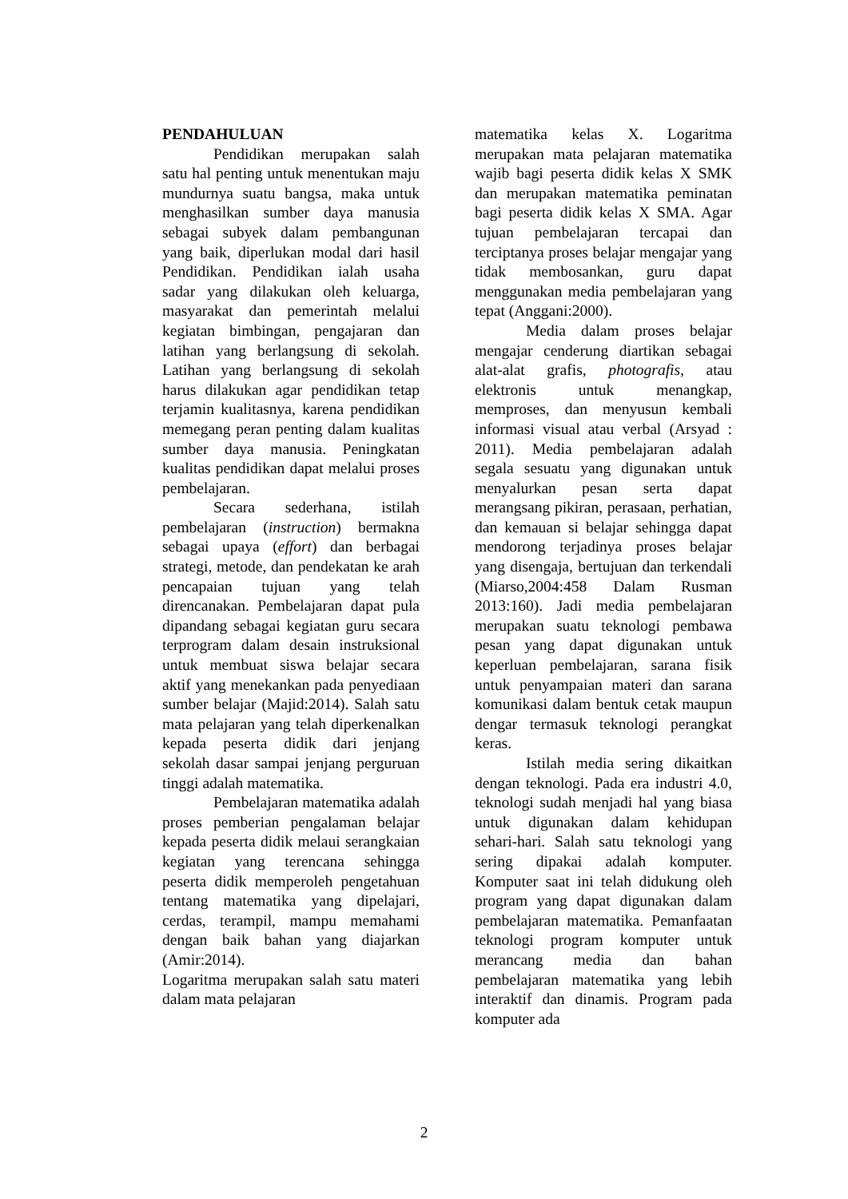PENDAHULUAN
Pendidikan merupakan salah satu hal penting untuk menentukan maju mundurnya suatu bangsa, maka untuk menghasilkan sumber daya manusia sebagai subyek dalam pembangunan yang baik, diperlukan modal dari hasil Pendidikan. Pendidikan ialah usaha sadar yang dilakukan oleh keluarga, masyarakat dan pemerintah melalui kegiatan bimbingan, pengajaran dan latihan yang berlangsung di sekolah. Latihan yang berlangsung di sekolah harus dilakukan agar pendidikan tetap terjamin kualitasnya, karena pendidikan memegang peran penting dalam kualitas sumber daya manusia. Peningkatan kualitas pendidikan dapat melalui proses pembelajaran.
Secara sederhana, istilah pembelajaran (instruction) bermakna sebagai upaya (effort) dan berbagai strategi, metode, dan pendekatan ke arah pencapaian tujuan yang telah direncanakan. Pembelajaran dapat pula dipandang sebagai kegiatan guru secara terprogram dalam desain instruksional untuk membuat siswa belajar secara aktif yang menekankan pada penyediaan sumber belajar (Majid:2014). Salah satu mata pelajaran yang telah diperkenalkan kepada peserta didik dari jenjang sekolah dasar sampai jenjang perguruan tinggi adalah matematika.
Pembelajaran matematika adalah proses pemberian pengalaman belajar kepada peserta didik melaui serangkaian kegiatan yang terencana sehingga peserta didik memperoleh pengetahuan tentang matematika yang dipelajari, cerdas, terampil, mampu memahami dengan baik bahan yang diajarkan (Amir:2014).
Logaritma merupakan salah satu materi dalam mata pelajaran
matematika kelas X. Logaritma merupakan mata pelajaran matematika wajib bagi peserta didik kelas X SMK dan merupakan matematika peminatan bagi peserta didik kelas X SMA. Agar tujuan pembelajaran tercapai dan terciptanya proses belajar mengajar yang tidak membosankan, guru dapat menggunakan media pembelajaran yang tepat (Anggani:2000).
Media dalam proses belajar mengajar cenderung diartikan sebagai alat-alat grafis, photografis, atau elektronis untuk menangkap, memproses, dan menyusun kembali informasi visual atau verbal (Arsyad : 2011). Media pembelajaran adalah segala sesuatu yang digunakan untuk menyalurkan pesan serta dapat merangsang pikiran, perasaan, perhatian, dan kemauan si belajar sehingga dapat mendorong terjadinya proses belajar yang disengaja, bertujuan dan terkendali (Miarso,2004:458 Dalam Rusman 2013:160). Jadi media pembelajaran merupakan suatu teknologi pembawa pesan yang dapat digunakan untuk keperluan pembelajaran, sarana fisik untuk penyampaian materi dan sarana komunikasi dalam bentuk cetak maupun dengar termasuk teknologi perangkat keras.
Istilah media sering dikaitkan dengan teknologi. Pada era industri 4.0, teknologi sudah menjadi hal yang biasa untuk digunakan dalam kehidupan sehari-hari. Salah satu teknologi yang sering dipakai adalah komputer. Komputer saat ini telah didukung oleh program yang dapat digunakan dalam pembelajaran matematika. Pemanfaatan teknologi program komputer untuk merancang media dan bahan pembelajaran matematika yang lebih interaktif dan dinamis. Program pada komputer ada
2